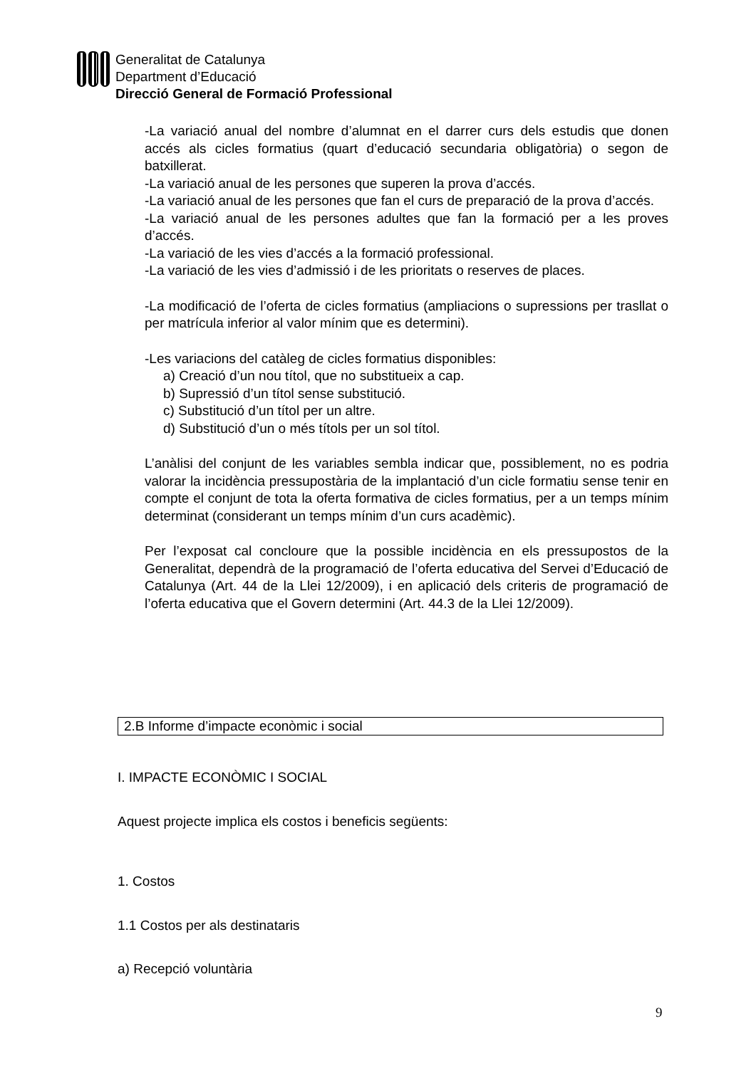Generalitat de Catalunya
Department d’Educació
Direcció General de Formació Professional
-La variació anual del nombre d’alumnat en el darrer curs dels estudis que donen accés als cicles formatius (quart d’educació secundaria obligatòria) o segon de batxillerat.
-La variació anual de les persones que superen la prova d’accés.
-La variació anual de les persones que fan el curs de preparació de la prova d’accés.
-La variació anual de les persones adultes que fan la formació per a les proves d’accés.
-La variació de les vies d’accés a la formació professional.
-La variació de les vies d’admissió i de les prioritats o reserves de places.
-La modificació de l’oferta de cicles formatius (ampliacions o supressions per trasllat o per matrícula inferior al valor mínim que es determini).
-Les variacions del catàleg de cicles formatius disponibles:
a) Creació d’un nou títol, que no substitueix a cap.
b) Supressió d’un títol sense substitució.
c) Substitució d’un títol per un altre.
d) Substitució d’un o més títols per un sol títol.
L’anàlisi del conjunt de les variables sembla indicar que, possiblement, no es podria valorar la incidència pressupostària de la implantació d’un cicle formatiu sense tenir en compte el conjunt de tota la oferta formativa de cicles formatius, per a un temps mínim determinat (considerant un temps mínim d’un curs acadèmic).
Per l’exposat cal concloure que la possible incidència en els pressupostos de la Generalitat, dependrà de la programació de l’oferta educativa del Servei d’Educació de Catalunya (Art. 44 de la Llei 12/2009), i en aplicació dels criteris de programació de l’oferta educativa que el Govern determini (Art. 44.3 de la Llei 12/2009).
2.B Informe d’impacte econòmic i social
I. IMPACTE ECONÒMIC I SOCIAL
Aquest projecte implica els costos i beneficis següents:
1. Costos
1.1 Costos per als destinataris
a) Recepció voluntària
9